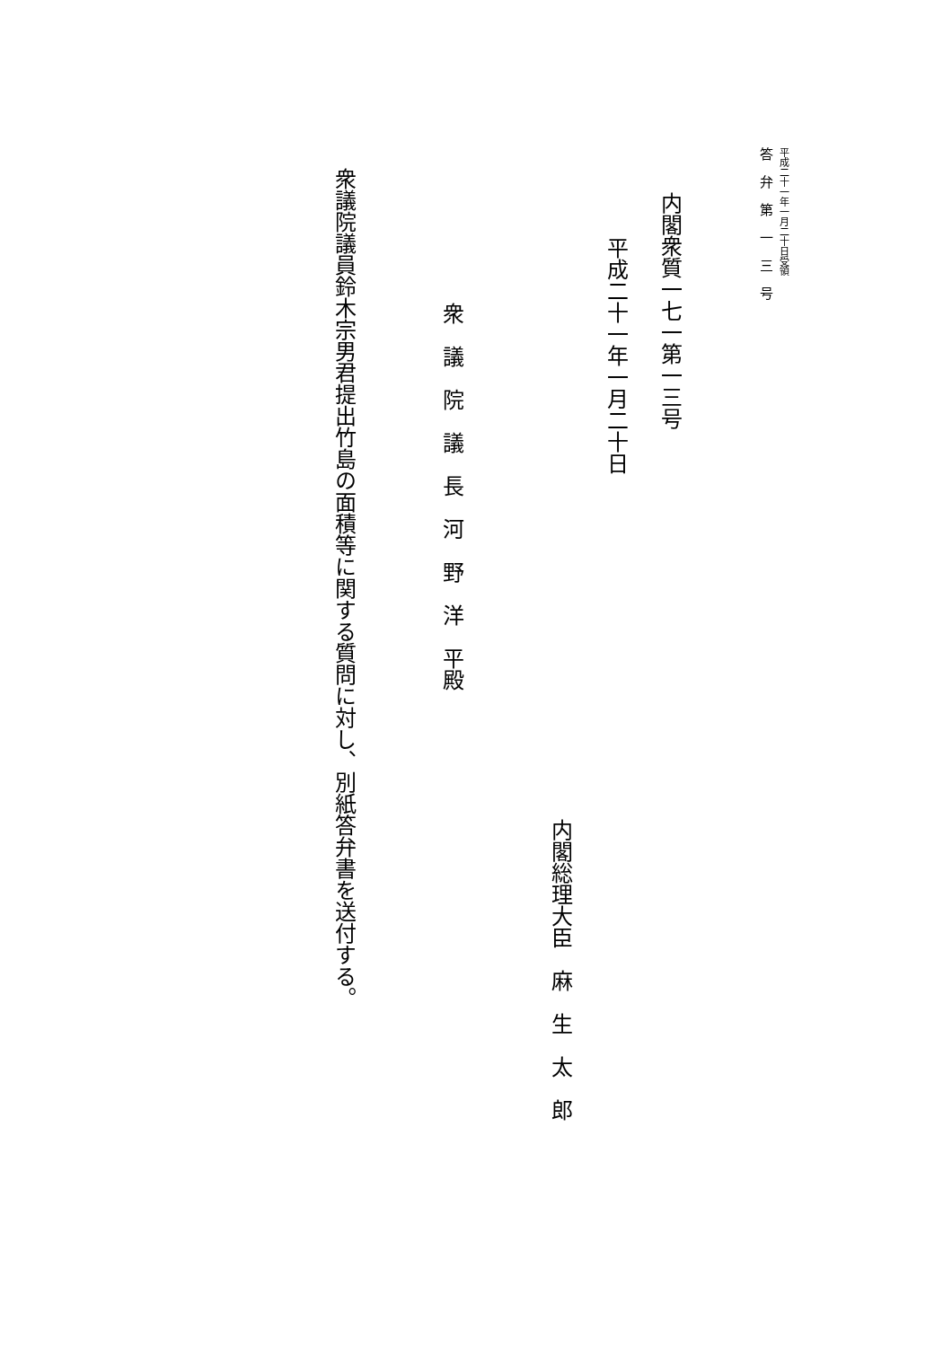平成二十一年一月二十日受領
答弁第一三号
内閣衆質一七一第一三号
平成二十一年一月二十日
内閣総理大臣　麻　生　太　郎
衆議院議長河野洋平殿
衆議院議員鈴木宗男君提出竹島の面積等に関する質問に対し、別紙答弁書を送付する。